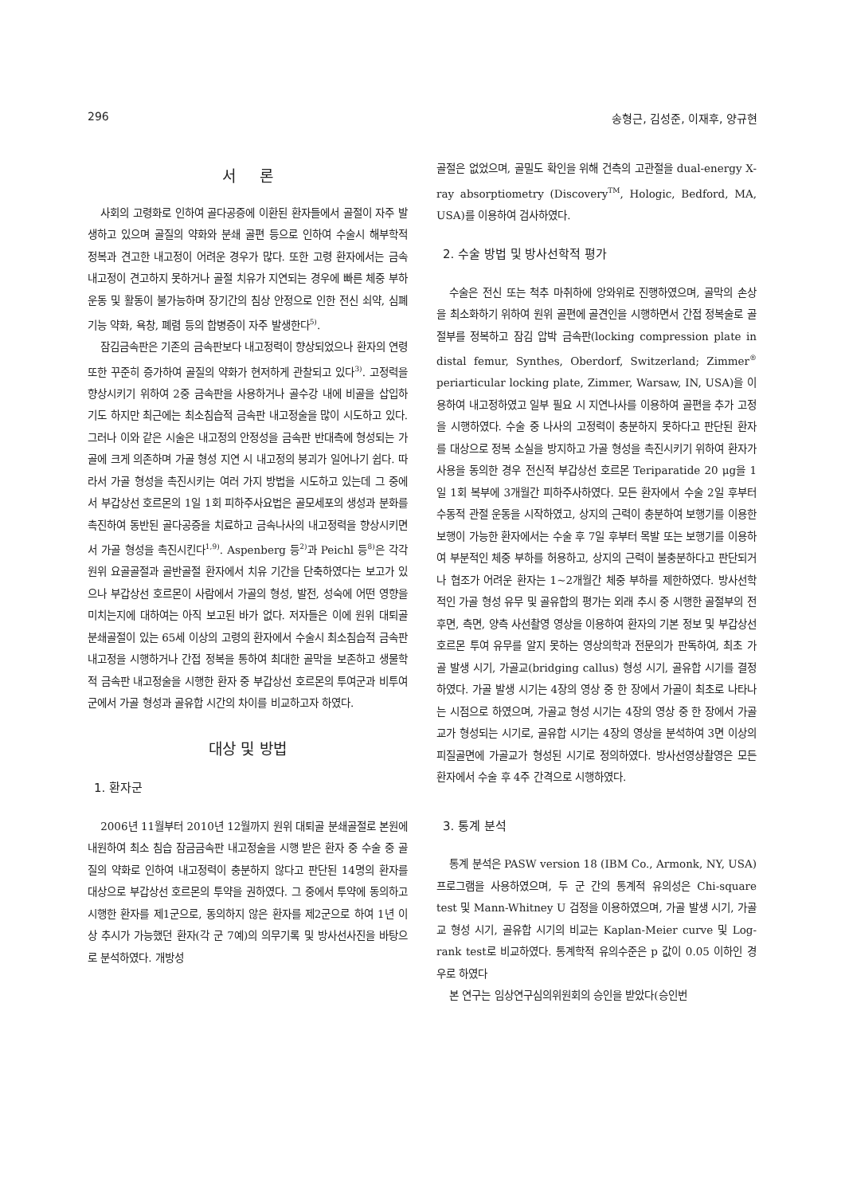296 송형근, 김성준, 이재후, 양규현
서 론
사회의 고령화로 인하여 골다공증에 이환된 환자들에서 골절이 자주 발생하고 있으며 골질의 약화와 분쇄 골편 등으로 인하여 수술시 해부학적 정복과 견고한 내고정이 어려운 경우가 많다. 또한 고령 환자에서는 금속 내고정이 견고하지 못하거나 골절 치유가 지연되는 경우에 빠른 체중 부하 운동 및 활동이 불가능하며 장기간의 침상 안정으로 인한 전신 쇠약, 심폐 기능 약화, 욕창, 폐렴 등의 합병증이 자주 발생한다<sup>5)</sup>.
잠김금속판은 기존의 금속판보다 내고정력이 향상되었으나 환자의 연령 또한 꾸준히 증가하여 골질의 약화가 현저하게 관찰되고 있다<sup>3)</sup>. 고정력을 향상시키기 위하여 2중 금속판을 사용하거나 골수강 내에 비골을 삽입하기도 하지만 최근에는 최소침습적 금속판 내고정술을 많이 시도하고 있다. 그러나 이와 같은 시술은 내고정의 안정성을 금속판 반대측에 형성되는 가골에 크게 의존하며 가골 형성 지연 시 내고정의 붕괴가 일어나기 쉽다. 따라서 가골 형성을 촉진시키는 여러 가지 방법을 시도하고 있는데 그 중에서 부갑상선 호르몬의 1일 1회 피하주사요법은 골모세포의 생성과 분화를 촉진하여 동반된 골다공증을 치료하고 금속나사의 내고정력을 향상시키면서 가골 형성을 촉진시킨다<sup>1,9)</sup>. Aspenberg 등<sup>2)</sup>과 Peichl 등<sup>8)</sup>은 각각 원위 요골골절과 골반골절 환자에서 치유 기간을 단축하였다는 보고가 있으나 부갑상선 호르몬이 사람에서 가골의 형성, 발전, 성숙에 어떤 영향을 미치는지에 대하여는 아직 보고된 바가 없다. 저자들은 이에 원위 대퇴골 분쇄골절이 있는 65세 이상의 고령의 환자에서 수술시 최소침습적 금속판 내고정을 시행하거나 간접 정복을 통하여 최대한 골막을 보존하고 생물학적 금속판 내고정술을 시행한 환자 중 부갑상선 호르몬의 투여군과 비투여군에서 가골 형성과 골유합 시간의 차이를 비교하고자 하였다.
대상 및 방법
1. 환자군
2006년 11월부터 2010년 12월까지 원위 대퇴골 분쇄골절로 본원에 내원하여 최소 침습 잠금금속판 내고정술을 시행 받은 환자 중 수술 중 골질의 약화로 인하여 내고정력이 충분하지 않다고 판단된 14명의 환자를 대상으로 부갑상선 호르몬의 투약을 권하였다. 그 중에서 투약에 동의하고 시행한 환자를 제1군으로, 동의하지 않은 환자를 제2군으로 하여 1년 이상 추시가 가능했던 환자(각 군 7예)의 의무기록 및 방사선사진을 바탕으로 분석하였다. 개방성
골절은 없었으며, 골밀도 확인을 위해 건측의 고관절을 dual-energy X-ray absorptiometry (Discovery<sup>TM</sup>, Hologic, Bedford, MA, USA)를 이용하여 검사하였다.
2. 수술 방법 및 방사선학적 평가
수술은 전신 또는 척추 마취하에 앙와위로 진행하였으며, 골막의 손상을 최소화하기 위하여 원위 골편에 골견인을 시행하면서 간접 정복술로 골절부를 정복하고 잠김 압박 금속판(locking compression plate in distal femur, Synthes, Oberdorf, Switzerland; Zimmer<sup>®</sup> periarticular locking plate, Zimmer, Warsaw, IN, USA)을 이용하여 내고정하였고 일부 필요 시 지연나사를 이용하여 골편을 추가 고정을 시행하였다. 수술 중 나사의 고정력이 충분하지 못하다고 판단된 환자를 대상으로 정복 소실을 방지하고 가골 형성을 촉진시키기 위하여 환자가 사용을 동의한 경우 전신적 부갑상선 호르몬 Teriparatide 20 μg을 1일 1회 복부에 3개월간 피하주사하였다. 모든 환자에서 수술 2일 후부터 수동적 관절 운동을 시작하였고, 상지의 근력이 충분하여 보행기를 이용한 보행이 가능한 환자에서는 수술 후 7일 후부터 목발 또는 보행기를 이용하여 부분적인 체중 부하를 허용하고, 상지의 근력이 불충분하다고 판단되거나 협조가 어려운 환자는 1~2개월간 체중 부하를 제한하였다. 방사선학적인 가골 형성 유무 및 골유합의 평가는 외래 추시 중 시행한 골절부의 전후면, 측면, 양측 사선촬영 영상을 이용하여 환자의 기본 정보 및 부갑상선 호르몬 투여 유무를 알지 못하는 영상의학과 전문의가 판독하여, 최초 가골 발생 시기, 가골교(bridging callus) 형성 시기, 골유합 시기를 결정하였다. 가골 발생 시기는 4장의 영상 중 한 장에서 가골이 최초로 나타나는 시점으로 하였으며, 가골교 형성 시기는 4장의 영상 중 한 장에서 가골교가 형성되는 시기로, 골유합 시기는 4장의 영상을 분석하여 3면 이상의 피질골면에 가골교가 형성된 시기로 정의하였다. 방사선영상촬영은 모든 환자에서 수술 후 4주 간격으로 시행하였다.
3. 통계 분석
통계 분석은 PASW version 18 (IBM Co., Armonk, NY, USA) 프로그램을 사용하였으며, 두 군 간의 통계적 유의성은 Chi-square test 및 Mann-Whitney U 검정을 이용하였으며, 가골 발생 시기, 가골교 형성 시기, 골유합 시기의 비교는 Kaplan-Meier curve 및 Log-rank test로 비교하였다. 통계학적 유의수준은 p 값이 0.05 이하인 경우로 하였다
본 연구는 임상연구심의위원회의 승인을 받았다(승인번